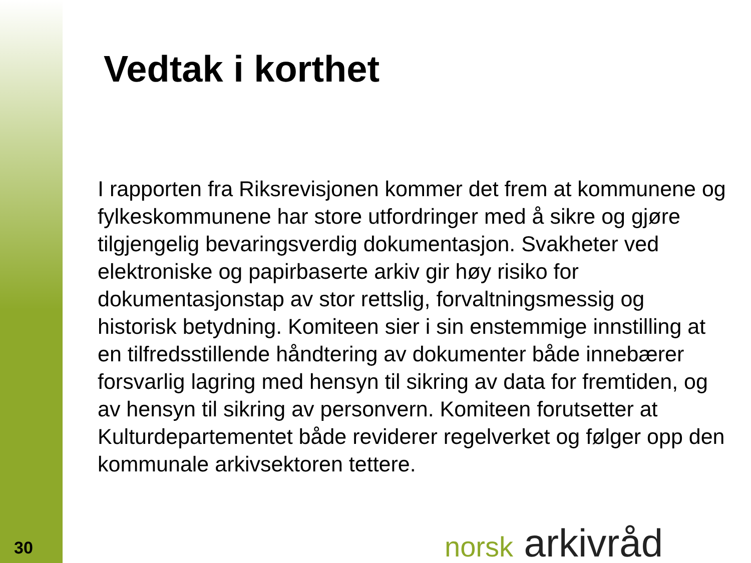Vedtak i korthet
I rapporten fra Riksrevisjonen kommer det frem at kommunene og fylkeskommunene har store utfordringer med å sikre og gjøre tilgjengelig bevaringsverdig dokumentasjon. Svakheter ved elektroniske og papirbaserte arkiv gir høy risiko for dokumentasjonstap av stor rettslig, forvaltningsmessig og historisk betydning. Komiteen sier i sin enstemmige innstilling at en tilfredsstillende håndtering av dokumenter både innebærer forsvarlig lagring med hensyn til sikring av data for fremtiden, og av hensyn til sikring av personvern. Komiteen forutsetter at Kulturdepartementet både reviderer regelverket og følger opp den kommunale arkivsektoren tettere.
30 norsk arkivråd